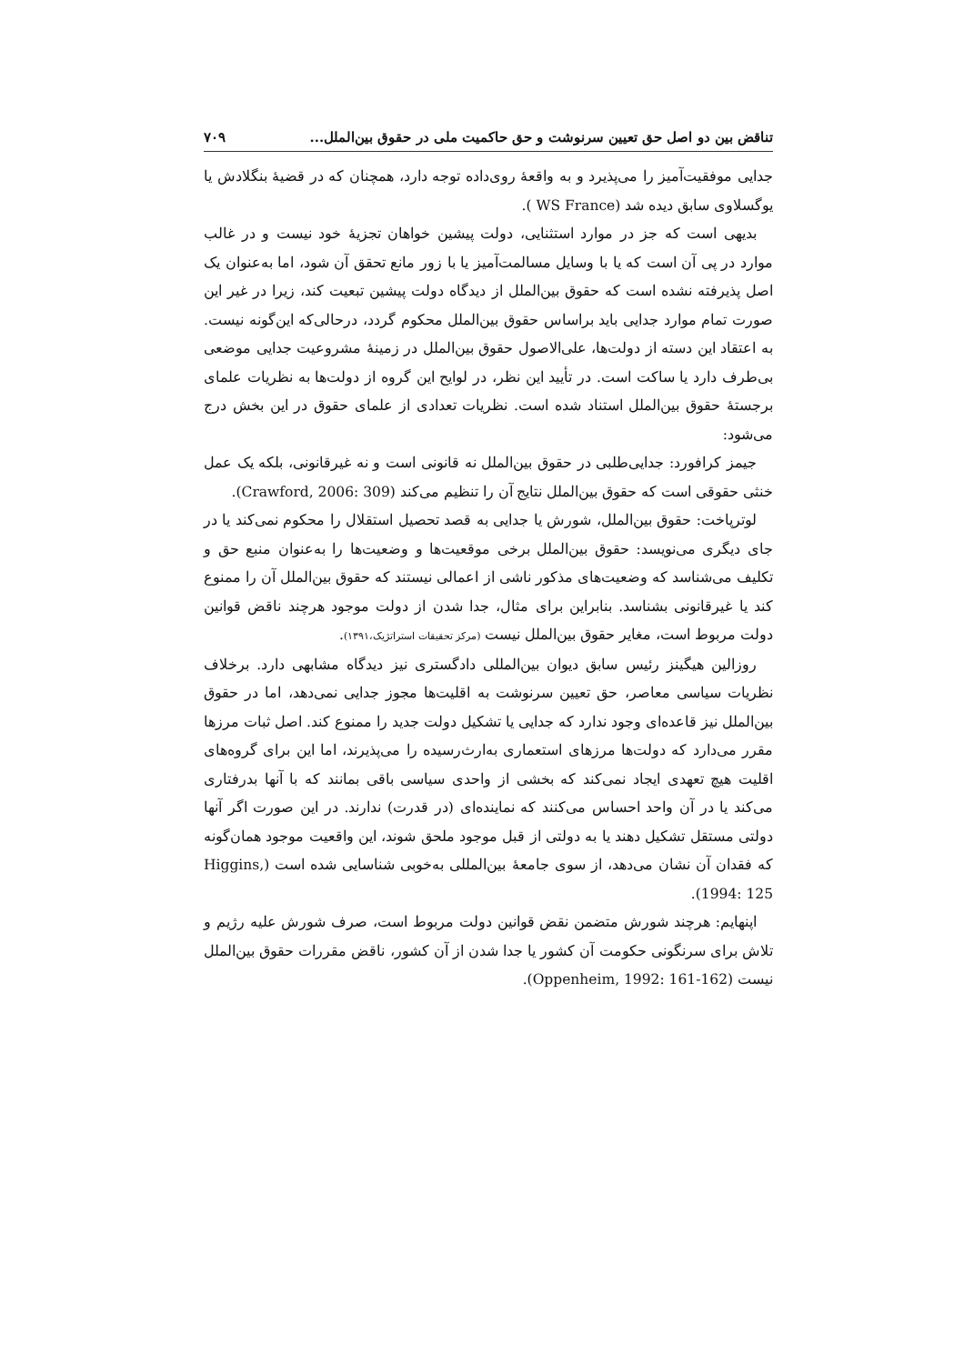تناقض بین دو اصل حق تعیین سرنوشت و حق حاکمیت ملی در حقوق بین‌الملل... ۷۰۹
جدایی موفقیت‌آمیز را می‌پذیرد و به واقعهٔ روی‌داده توجه دارد، همچنان که در قضیهٔ بنگلادش یا یوگسلاوی سابق دیده شد (WS France ).
بدیهی است که جز در موارد استثنایی، دولت پیشین خواهان تجزیهٔ خود نیست و در غالب موارد در پی آن است که یا با وسایل مسالمت‌آمیز یا با زور مانع تحقق آن شود، اما به‌عنوان یک اصل پذیرفته نشده است که حقوق بین‌الملل از دیدگاه دولت پیشین تبعیت کند، زیرا در غیر این صورت تمام موارد جدایی باید براساس حقوق بین‌الملل محکوم گردد، درحالی‌که این‌گونه نیست. به اعتقاد این دسته از دولت‌ها، علی‌الاصول حقوق بین‌الملل در زمینهٔ مشروعیت جدایی موضعی بی‌طرف دارد یا ساکت است. در تأیید این نظر، در لوایح این گروه از دولت‌ها به نظریات علمای برجستهٔ حقوق بین‌الملل استناد شده است. نظریات تعدادی از علمای حقوق در این بخش درج می‌شود:
جیمز کرافورد: جدایی‌طلبی در حقوق بین‌الملل نه قانونی است و نه غیرقانونی، بلکه یک عمل خنثی حقوقی است که حقوق بین‌الملل نتایج آن را تنظیم می‌کند (Crawford, 2006: 309).
لوترپاخت: حقوق بین‌الملل، شورش یا جدایی به قصد تحصیل استقلال را محکوم نمی‌کند یا در جای دیگری می‌نویسد: حقوق بین‌الملل برخی موقعیت‌ها و وضعیت‌ها را به‌عنوان منبع حق و تکلیف می‌شناسد که وضعیت‌های مذکور ناشی از اعمالی نیستند که حقوق بین‌الملل آن را ممنوع کند یا غیرقانونی بشناسد. بنابراین برای مثال، جدا شدن از دولت موجود هرچند ناقض قوانین دولت مربوط است، مغایر حقوق بین‌الملل نیست (مرکز تحقیقات استراتژیک،۱۳۹۱).
روزالین هیگینز رئیس سابق دیوان بین‌المللی دادگستری نیز دیدگاه مشابهی دارد. برخلاف نظریات سیاسی معاصر، حق تعیین سرنوشت به اقلیت‌ها مجوز جدایی نمی‌دهد، اما در حقوق بین‌الملل نیز قاعده‌ای وجود ندارد که جدایی یا تشکیل دولت جدید را ممنوع کند. اصل ثبات مرزها مقرر می‌دارد که دولت‌ها مرزهای استعماری به‌ارث‌رسیده را می‌پذیرند، اما این برای گروه‌های اقلیت هیچ تعهدی ایجاد نمی‌کند که بخشی از واحدی سیاسی باقی بمانند که با آنها بدرفتاری می‌کند یا در آن واحد احساس می‌کنند که نماینده‌ای (در قدرت) ندارند. در این صورت اگر آنها دولتی مستقل تشکیل دهند یا به دولتی از قبل موجود ملحق شوند، این واقعیت موجود همان‌گونه که فقدان آن نشان می‌دهد، از سوی جامعهٔ بین‌المللی به‌خوبی شناسایی شده است (Higgins, 1994: 125).
اپنهایم: هرچند شورش متضمن نقض قوانین دولت مربوط است، صرف شورش علیه رژیم و تلاش برای سرنگونی حکومت آن کشور یا جدا شدن از آن کشور، ناقض مقررات حقوق بین‌الملل نیست (Oppenheim, 1992: 161-162).